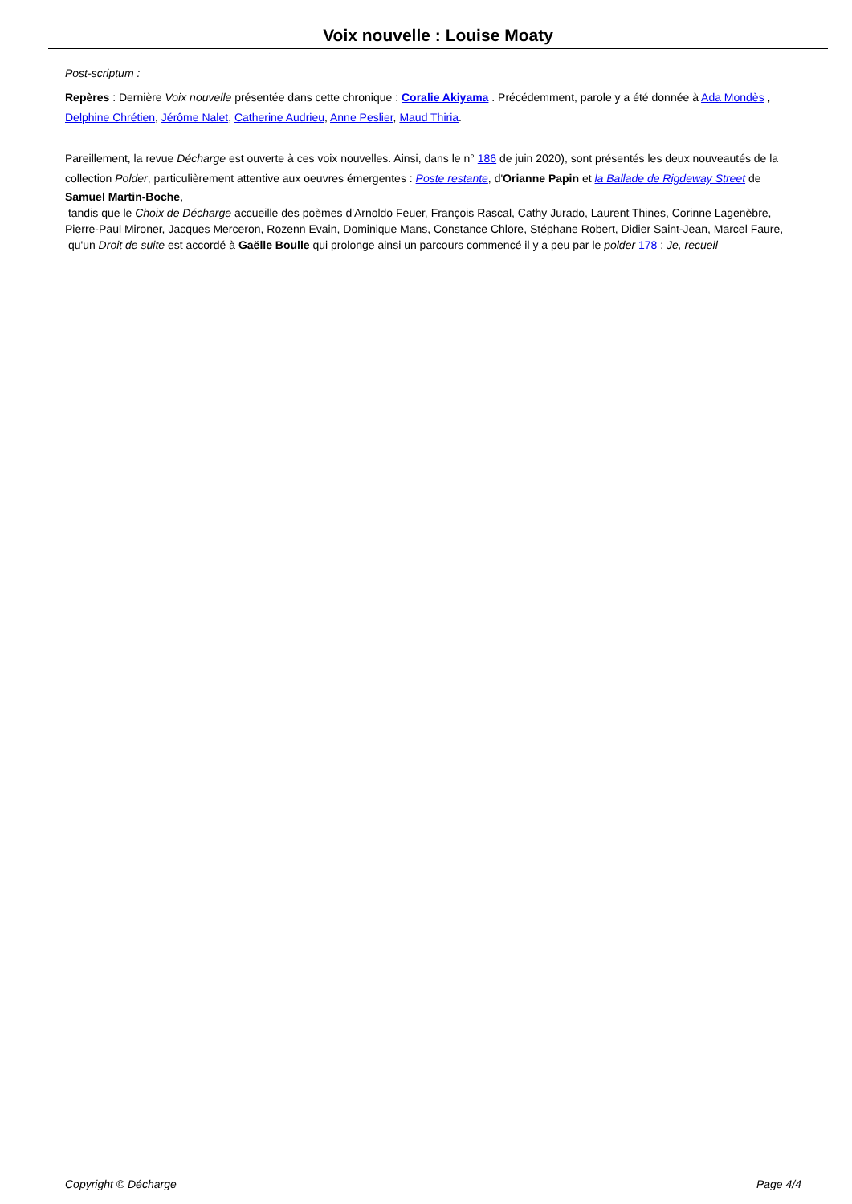Voix nouvelle : Louise Moaty
Post-scriptum :
Repères : Dernière Voix nouvelle présentée dans cette chronique : Coralie Akiyama . Précédemment, parole y a été donnée à Ada Mondès , Delphine Chrétien, Jérôme Nalet, Catherine Audrieu, Anne Peslier, Maud Thiria.
Pareillement, la revue Décharge est ouverte à ces voix nouvelles. Ainsi, dans le n° 186 de juin 2020), sont présentés les deux nouveautés de la collection Polder, particulièrement attentive aux oeuvres émergentes : Poste restante, d'Orianne Papin et la Ballade de Rigdeway Street de
Samuel Martin-Boche,
tandis que le Choix de Décharge accueille des poèmes d'Arnoldo Feuer, François Rascal, Cathy Jurado, Laurent Thines, Corinne Lagenèbre, Pierre-Paul Mironer, Jacques Merceron, Rozenn Evain, Dominique Mans, Constance Chlore, Stéphane Robert, Didier Saint-Jean, Marcel Faure,
qu'un Droit de suite est accordé à Gaëlle Boulle qui prolonge ainsi un parcours commencé il y a peu par le polder 178 : Je, recueil
Copyright © Décharge Page 4/4